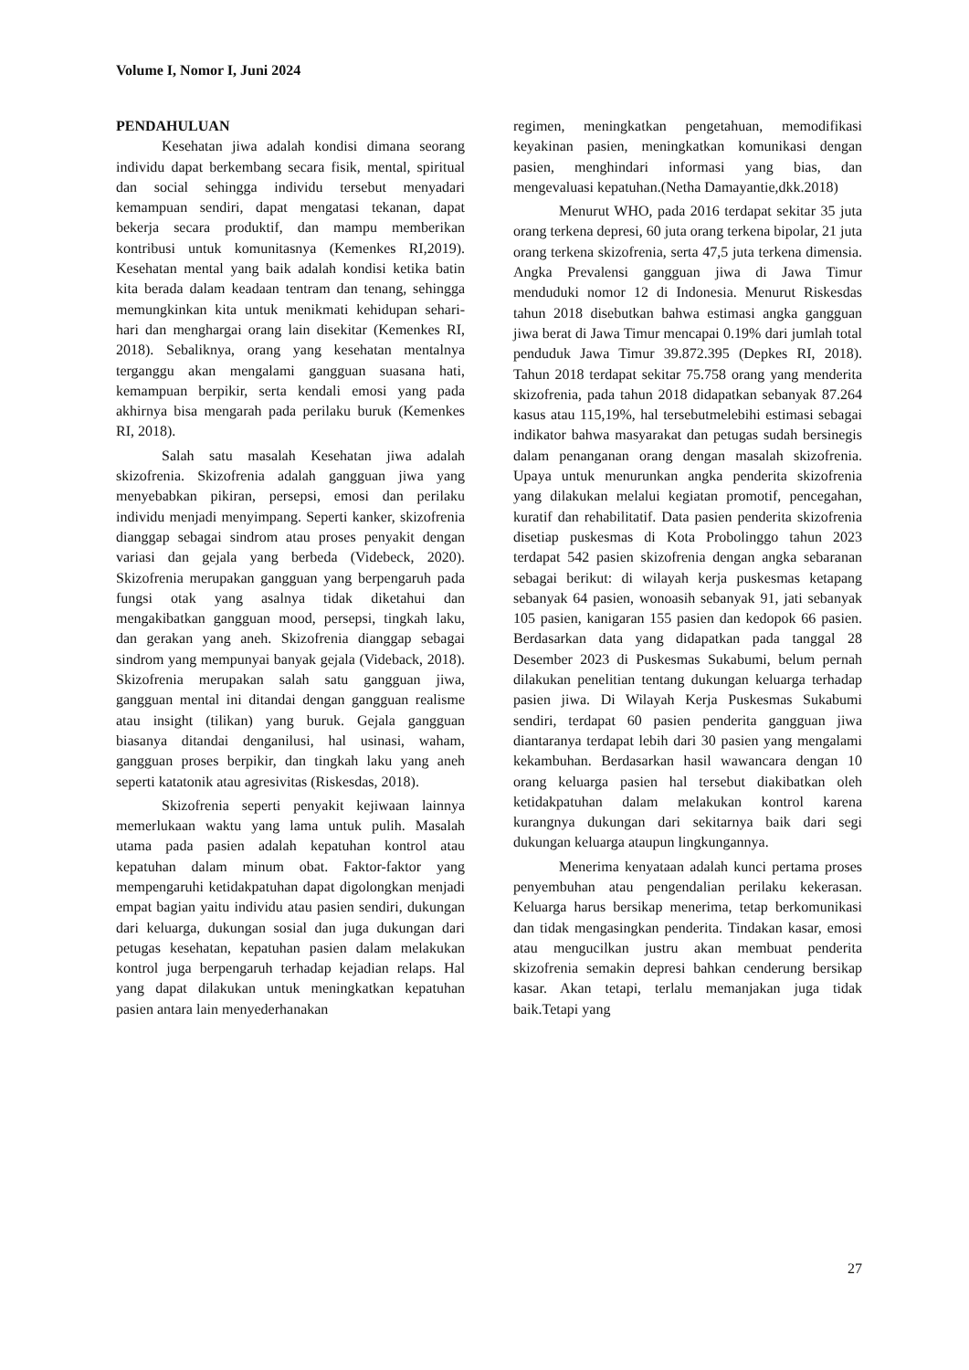Volume I, Nomor I, Juni 2024
PENDAHULUAN
Kesehatan jiwa adalah kondisi dimana seorang individu dapat berkembang secara fisik, mental, spiritual dan social sehingga individu tersebut menyadari kemampuan sendiri, dapat mengatasi tekanan, dapat bekerja secara produktif, dan mampu memberikan kontribusi untuk komunitasnya (Kemenkes RI,2019). Kesehatan mental yang baik adalah kondisi ketika batin kita berada dalam keadaan tentram dan tenang, sehingga memungkinkan kita untuk menikmati kehidupan sehari-hari dan menghargai orang lain disekitar (Kemenkes RI, 2018). Sebaliknya, orang yang kesehatan mentalnya terganggu akan mengalami gangguan suasana hati, kemampuan berpikir, serta kendali emosi yang pada akhirnya bisa mengarah pada perilaku buruk (Kemenkes RI, 2018).
Salah satu masalah Kesehatan jiwa adalah skizofrenia. Skizofrenia adalah gangguan jiwa yang menyebabkan pikiran, persepsi, emosi dan perilaku individu menjadi menyimpang. Seperti kanker, skizofrenia dianggap sebagai sindrom atau proses penyakit dengan variasi dan gejala yang berbeda (Videbeck, 2020). Skizofrenia merupakan gangguan yang berpengaruh pada fungsi otak yang asalnya tidak diketahui dan mengakibatkan gangguan mood, persepsi, tingkah laku, dan gerakan yang aneh. Skizofrenia dianggap sebagai sindrom yang mempunyai banyak gejala (Videback, 2018). Skizofrenia merupakan salah satu gangguan jiwa, gangguan mental ini ditandai dengan gangguan realisme atau insight (tilikan) yang buruk. Gejala gangguan biasanya ditandai denganilusi, hal usinasi, waham, gangguan proses berpikir, dan tingkah laku yang aneh seperti katatonik atau agresivitas (Riskesdas, 2018).
Skizofrenia seperti penyakit kejiwaan lainnya memerlukaan waktu yang lama untuk pulih. Masalah utama pada pasien adalah kepatuhan kontrol atau kepatuhan dalam minum obat. Faktor-faktor yang mempengaruhi ketidakpatuhan dapat digolongkan menjadi empat bagian yaitu individu atau pasien sendiri, dukungan dari keluarga, dukungan sosial dan juga dukungan dari petugas kesehatan, kepatuhan pasien dalam melakukan kontrol juga berpengaruh terhadap kejadian relaps. Hal yang dapat dilakukan untuk meningkatkan kepatuhan pasien antara lain menyederhanakan
regimen, meningkatkan pengetahuan, memodifikasi keyakinan pasien, meningkatkan komunikasi dengan pasien, menghindari informasi yang bias, dan mengevaluasi kepatuhan.(Netha Damayantie,dkk.2018)
Menurut WHO, pada 2016 terdapat sekitar 35 juta orang terkena depresi, 60 juta orang terkena bipolar, 21 juta orang terkena skizofrenia, serta 47,5 juta terkena dimensia. Angka Prevalensi gangguan jiwa di Jawa Timur menduduki nomor 12 di Indonesia. Menurut Riskesdas tahun 2018 disebutkan bahwa estimasi angka gangguan jiwa berat di Jawa Timur mencapai 0.19% dari jumlah total penduduk Jawa Timur 39.872.395 (Depkes RI, 2018). Tahun 2018 terdapat sekitar 75.758 orang yang menderita skizofrenia, pada tahun 2018 didapatkan sebanyak 87.264 kasus atau 115,19%, hal tersebutmelebihi estimasi sebagai indikator bahwa masyarakat dan petugas sudah bersinegis dalam penanganan orang dengan masalah skizofrenia. Upaya untuk menurunkan angka penderita skizofrenia yang dilakukan melalui kegiatan promotif, pencegahan, kuratif dan rehabilitatif. Data pasien penderita skizofrenia disetiap puskesmas di Kota Probolinggo tahun 2023 terdapat 542 pasien skizofrenia dengan angka sebaranan sebagai berikut: di wilayah kerja puskesmas ketapang sebanyak 64 pasien, wonoasih sebanyak 91, jati sebanyak 105 pasien, kanigaran 155 pasien dan kedopok 66 pasien. Berdasarkan data yang didapatkan pada tanggal 28 Desember 2023 di Puskesmas Sukabumi, belum pernah dilakukan penelitian tentang dukungan keluarga terhadap pasien jiwa. Di Wilayah Kerja Puskesmas Sukabumi sendiri, terdapat 60 pasien penderita gangguan jiwa diantaranya terdapat lebih dari 30 pasien yang mengalami kekambuhan. Berdasarkan hasil wawancara dengan 10 orang keluarga pasien hal tersebut diakibatkan oleh ketidakpatuhan dalam melakukan kontrol karena kurangnya dukungan dari sekitarnya baik dari segi dukungan keluarga ataupun lingkungannya.
Menerima kenyataan adalah kunci pertama proses penyembuhan atau pengendalian perilaku kekerasan. Keluarga harus bersikap menerima, tetap berkomunikasi dan tidak mengasingkan penderita. Tindakan kasar, emosi atau mengucilkan justru akan membuat penderita skizofrenia semakin depresi bahkan cenderung bersikap kasar. Akan tetapi, terlalu memanjakan juga tidak baik.Tetapi yang
27